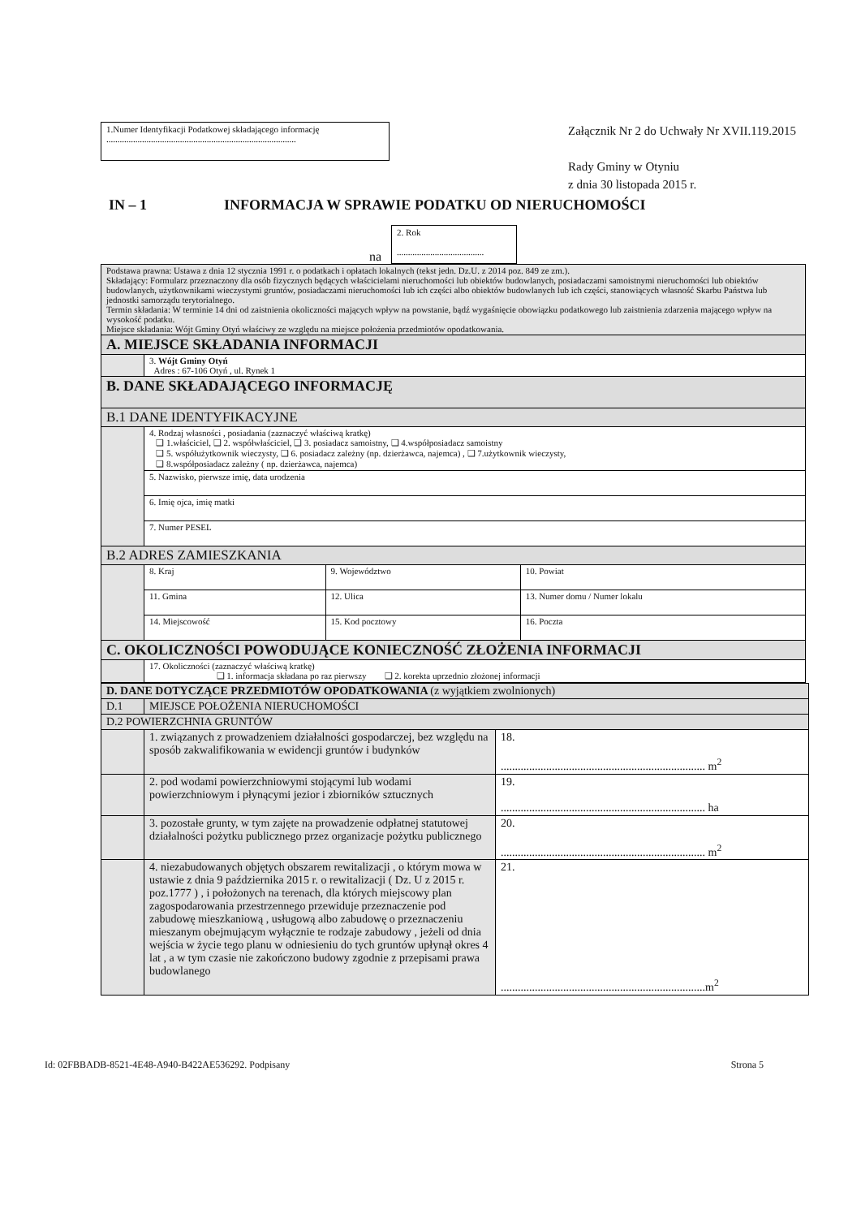1.Numer Identyfikacji Podatkowej składającego informację
.....................................................................................
Załącznik Nr 2 do Uchwały Nr XVII.119.2015
Rady Gminy w Otyniu
z dnia 30 listopada 2015 r.
IN – 1 INFORMACJA W SPRAWIE PODATKU OD NIERUCHOMOŚCI
na
2. Rok
.......................................
| Podstawa prawna: Ustawa z dnia 12 stycznia 1991 r. o podatkach i opłatach lokalnych (tekst jedn. Dz.U. z 2014 poz. 849 ze zm.). Składający: Formularz przeznaczony dla osób fizycznych będących właścicielami nieruchomości lub obiektów budowlanych, posiadaczami samoistnymi nieruchomości lub obiektów budowlanych, użytkownikami wieczystymi gruntów, posiadaczami nieruchomości lub ich części albo obiektów budowlanych lub ich części, stanowiących własność Skarbu Państwa lub jednostki samorządu terytorialnego. Termin składania: W terminie 14 dni od zaistnienia okoliczności mających wpływ na powstanie, bądź wygaśnięcie obowiązku podatkowego lub zaistnienia zdarzenia mającego wpływ na wysokość podatku. Miejsce składania: Wójt Gminy Otyń właściwy ze względu na miejsce położenia przedmiotów opodatkowania. | | | |
| A. MIEJSCE SKŁADANIA INFORMACJI | | | |
| | 3. Wójt Gminy Otyń Adres : 67-106 Otyń , ul. Rynek 1 | | |
| B. DANE SKŁADAJĄCEGO INFORMACJĘ | | | |
| B.1 DANE IDENTYFIKACYJNE | | | |
| | 4. Rodzaj własności , posiadania (zaznaczyć właściwą kratkę) ❑ 1.właściciel, ❑ 2. współwłaściciel, ❑ 3. posiadacz samoistny, ❑ 4.współposiadacz samoistny ❑ 5. współużytkownik wieczysty, ❑ 6. posiadacz zależny (np. dzierżawca, najemca) , ❑ 7.użytkownik wieczysty, ❑ 8.współposiadacz zależny ( np. dzierżawca, najemca) | | |
| | 5. Nazwisko, pierwsze imię, data urodzenia | | |
| | 6. Imię ojca, imię matki | | |
| | 7. Numer PESEL | | |
| B.2 ADRES ZAMIESZKANIA | | | |
| | 8. Kraj | 9. Województwo | 10. Powiat |
| | 11. Gmina | 12. Ulica | 13. Numer domu / Numer lokalu |
| | 14. Miejscowość | 15. Kod pocztowy | 16. Poczta |
| C. OKOLICZNOŚCI POWODUJĄCE KONIECZNOŚĆ ZŁOŻENIA INFORMACJI | | | |
| | 17. Okoliczności (zaznaczyć właściwą kratkę) ❑ 1. informacja składana po raz pierwszy ❑ 2. korekta uprzednio złożonej informacji | | |
| D. DANE DOTYCZĄCE PRZEDMIOTÓW OPODATKOWANIA (z wyjątkiem zwolnionych) | | |
| D.1 | MIEJSCE POŁOŻENIA NIERUCHOMOŚCI | |
| D.2 POWIERZCHNIA GRUNTÓW | | |
| | 1. związanych z prowadzeniem działalności gospodarczej, bez względu na sposób zakwalifikowania w ewidencji gruntów i budynków | 18. ........................................................................ m<sup>2</sup> |
| | 2. pod wodami powierzchniowymi stojącymi lub wodami powierzchniowym i płynącymi jezior i zbiorników sztucznych | 19. ........................................................................ ha |
| | 3. pozostałe grunty, w tym zajęte na prowadzenie odpłatnej statutowej działalności pożytku publicznego przez organizacje pożytku publicznego | 20. ........................................................................ m<sup>2</sup> |
| | 4. niezabudowanych objętych obszarem rewitalizacji , o którym mowa w ustawie z dnia 9 października 2015 r. o rewitalizacji ( Dz. U z 2015 r. poz.1777 ) , i położonych na terenach, dla których miejscowy plan zagospodarowania przestrzennego przewiduje przeznaczenie pod zabudowę mieszkaniową , usługową albo zabudowę o przeznaczeniu mieszanym obejmującym wyłącznie te rodzaje zabudowy , jeżeli od dnia wejścia w życie tego planu w odniesieniu do tych gruntów upłynął okres 4 lat , a w tym czasie nie zakończono budowy zgodnie z przepisami prawa budowlanego | 21. ........................................................................m<sup>2</sup> |
Id: 02FBBADB-8521-4E48-A940-B422AE536292. Podpisany Strona 5